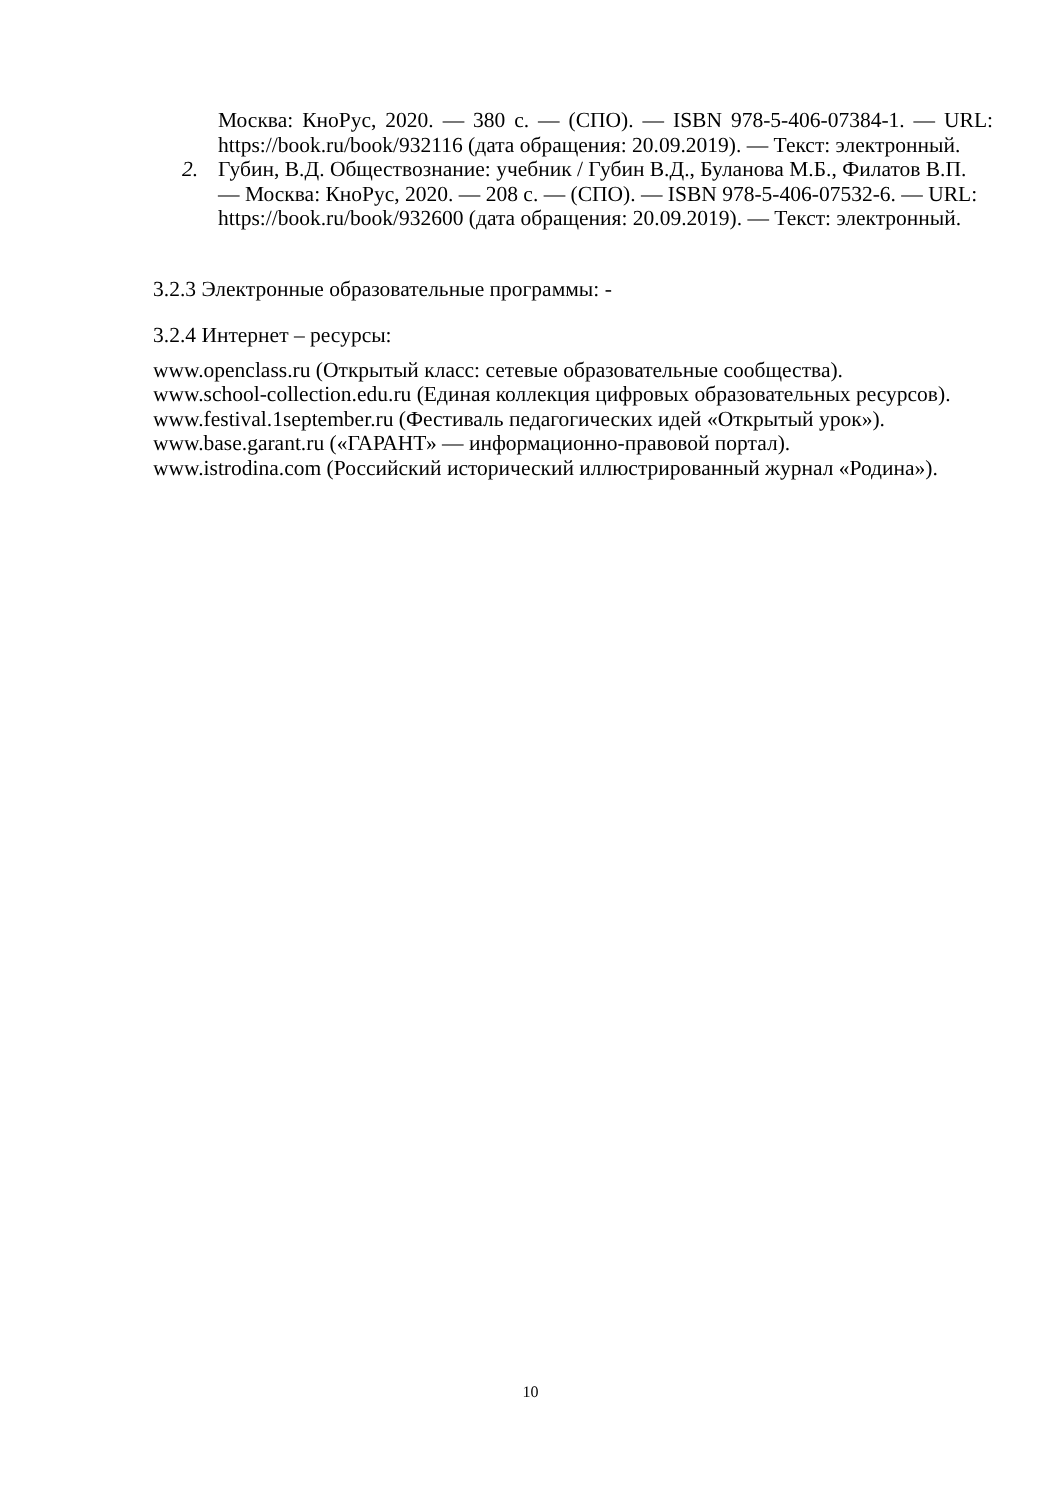Москва: КноРус, 2020. — 380 с. — (СПО). — ISBN 978-5-406-07384-1. — URL: https://book.ru/book/932116 (дата обращения: 20.09.2019). — Текст: электронный.
2. Губин, В.Д. Обществознание: учебник / Губин В.Д., Буланова М.Б., Филатов В.П. — Москва: КноРус, 2020. — 208 с. — (СПО). — ISBN 978-5-406-07532-6. — URL: https://book.ru/book/932600 (дата обращения: 20.09.2019). — Текст: электронный.
3.2.3 Электронные образовательные программы: -
3.2.4 Интернет – ресурсы:
www.openclass.ru (Открытый класс: сетевые образовательные сообщества).
www.school-collection.edu.ru (Единая коллекция цифровых образовательных ресурсов).
www.festival.1september.ru (Фестиваль педагогических идей «Открытый урок»).
www.base.garant.ru («ГАРАНТ» — информационно-правовой портал).
www.istrodina.com (Российский исторический иллюстрированный журнал «Родина»).
10